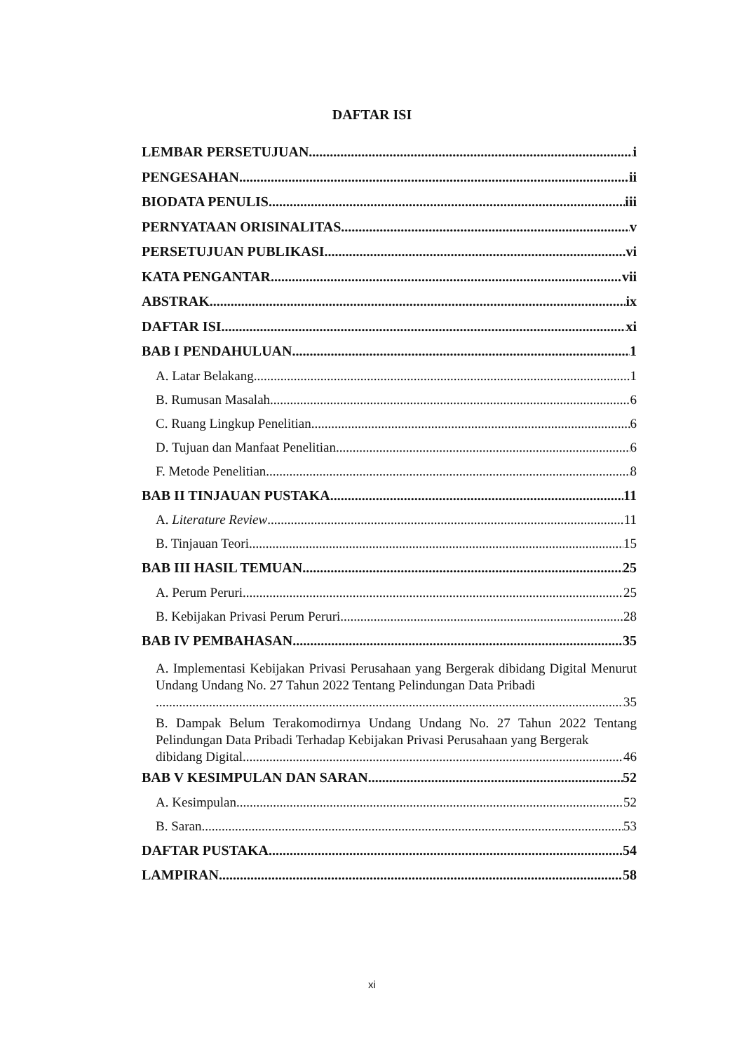DAFTAR ISI
LEMBAR PERSETUJUAN i
PENGESAHAN ii
BIODATA PENULIS iii
PERNYATAAN ORISINALITAS v
PERSETUJUAN PUBLIKASI vi
KATA PENGANTAR vii
ABSTRAK ix
DAFTAR ISI xi
BAB I PENDAHULUAN 1
A. Latar Belakang 1
B. Rumusan Masalah 6
C. Ruang Lingkup Penelitian 6
D. Tujuan dan Manfaat Penelitian 6
F. Metode Penelitian 8
BAB II TINJAUAN PUSTAKA 11
A. Literature Review 11
B. Tinjauan Teori 15
BAB III HASIL TEMUAN 25
A. Perum Peruri 25
B. Kebijakan Privasi Perum Peruri 28
BAB IV PEMBAHASAN 35
A. Implementasi Kebijakan Privasi Perusahaan yang Bergerak dibidang Digital Menurut Undang Undang No. 27 Tahun 2022 Tentang Pelindungan Data Pribadi
35
B. Dampak Belum Terakomodirnya Undang Undang No. 27 Tahun 2022 Tentang Pelindungan Data Pribadi Terhadap Kebijakan Privasi Perusahaan yang Bergerak
dibidang Digital 46
BAB V KESIMPULAN DAN SARAN 52
A. Kesimpulan 52
B. Saran 53
DAFTAR PUSTAKA 54
LAMPIRAN 58
xi